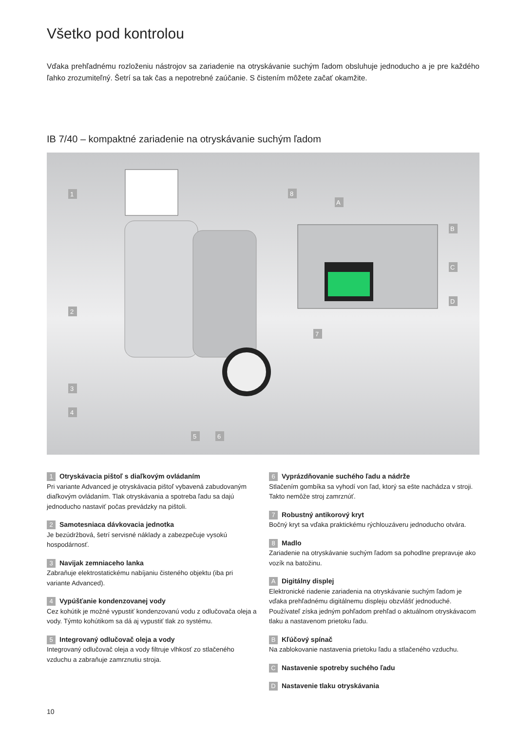Všetko pod kontrolou
Vďaka prehľadnému rozloženiu nástrojov sa zariadenie na otryskávanie suchým ľadom obsluhuje jednoducho a je pre každého ľahko zrozumiteľný. Šetrí sa tak čas a nepotrebné zaúčanie. S čistením môžete začať okamžite.
IB 7/40 – kompaktné zariadenie na otryskávanie suchým ľadom
1
2
3
4
5
6
7
8
A
B
C
D
1 Otryskávacia pištoľ s diaľkovým ovládaním
Pri variante Advanced je otryskávacia pištoľ vybavená zabudovaným diaľkovým ovládaním. Tlak otryskávania a spotreba ľadu sa dajú jednoducho nastaviť počas prevádzky na pištoli.
2 Samotesniaca dávkovacia jednotka
Je bezúdržbová, šetrí servisné náklady a zabezpečuje vysokú hospodárnosť.
3 Navijak zemniaceho lanka
Zabraňuje elektrostatickému nabíjaniu čisteného objektu (iba pri variante Advanced).
4 Vypúšťanie kondenzovanej vody
Cez kohútik je možné vypustiť kondenzovanú vodu z odlučovača oleja a vody. Týmto kohútikom sa dá aj vypustiť tlak zo systému.
5 Integrovaný odlučovač oleja a vody
Integrovaný odlučovač oleja a vody filtruje vlhkosť zo stlačeného vzduchu a zabraňuje zamrznutiu stroja.
6 Vyprázdňovanie suchého ľadu a nádrže
Stlačením gombíka sa vyhodí von ľad, ktorý sa ešte nachádza v stroji. Takto nemôže stroj zamrznúť.
7 Robustný antikorový kryt
Bočný kryt sa vďaka praktickému rýchlouzáveru jednoducho otvára.
8 Madlo
Zariadenie na otryskávanie suchým ľadom sa pohodlne prepravuje ako vozík na batožinu.
A Digitálny displej
Elektronické riadenie zariadenia na otryskávanie suchým ľadom je vďaka prehľadnému digitálnemu displeju obzvlášť jednoduché. Používateľ získa jedným pohľadom prehľad o aktuálnom otryskávacom tlaku a nastavenom prietoku ľadu.
B Kľúčový spínač
Na zablokovanie nastavenia prietoku ľadu a stlačeného vzduchu.
C Nastavenie spotreby suchého ľadu
D Nastavenie tlaku otryskávania
10